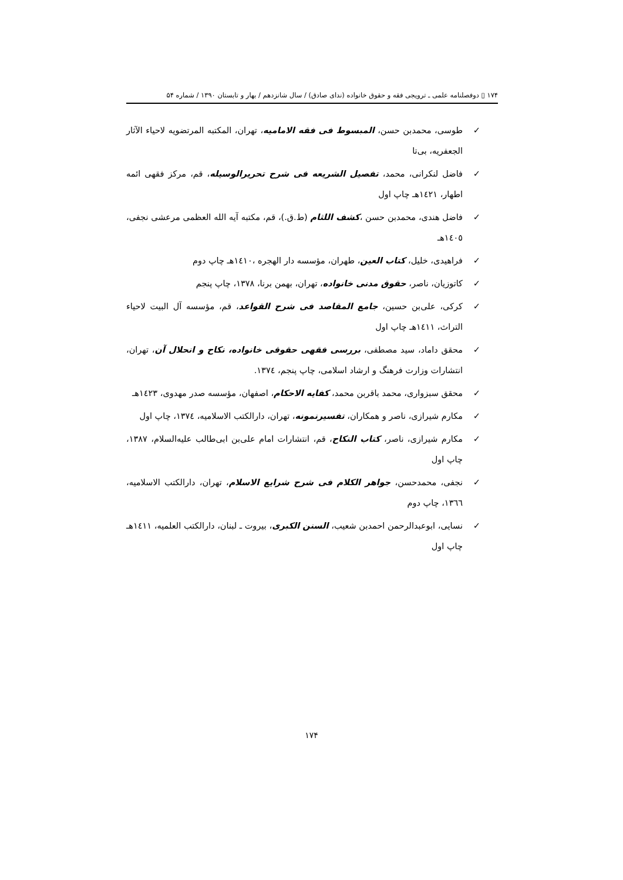۱۷۴ ▯ دوفصلنامه علمی ـ ترویجی فقه و حقوق خانواده (ندای صادق) / سال شانزدهم / بهار و تابستان ۱۳۹۰ / شماره ۵۴
✓ طوسی، محمدبن حسن، المبسوط فی فقه الامامیه، تهران، المکتبه المرتضویه لاحیاء الآثار الجعفریه، بی‌تا
✓ فاضل لنکرانی، محمد، تفصیل الشریعه فی شرح تحریرالوسیله، قم، مرکز فقهی ائمه اطهار، ١٤٢١هـ چاپ اول
✓ فاضل هندی، محمدبن حسن ،کشف اللثام (ط.ق.)، قم، مکتبه آیه الله العظمی مرعشی نجفی، ١٤٠٥هـ
✓ فراهیدی، خلیل، کتاب العین، طهران، مؤسسه دار الهجره ،١٤١٠هـ چاپ دوم
✓ کاتوزیان، ناصر، حقوق مدنی خانواده، تهران، بهمن برنا، ١٣٧٨، چاپ پنجم
✓ کرکی، علی‌بن حسین، جامع المقاصد فی شرح القواعد، قم، مؤسسه آل البیت لاحیاء التراث، ١٤١١هـ چاپ اول
✓ محقق داماد، سید مصطفی، بررسی فقهی حقوقی خانواده، نکاح و انحلال آن، تهران، انتشارات وزارت فرهنگ و ارشاد اسلامی، چاپ پنجم، ١٣٧٤.
✓ محقق سبزواری، محمد باقربن محمد، کفایه الاحکام، اصفهان، مؤسسه صدر مهدوی، ١٤٢٣هـ
✓ مکارم شیرازی، ناصر و همکاران، تفسیرنمونه، تهران، دارالکتب الاسلامیه، ١٣٧٤، چاپ اول
✓ مکارم شیرازی، ناصر، کتاب النکاح، قم، انتشارات امام علی‌بن ابی‌طالب علیه‌السلام، ١٣٨٧، چاپ اول
✓ نجفی، محمدحسن، جواهر الکلام فی شرح شرایع الاسلام، تهران، دارالکتب الاسلامیه، ١٣٦٦، چاپ دوم
✓ نسایی، ابوعبدالرحمن احمدبن شعیب، السنن الکبری، بیروت ـ لبنان، دارالکتب العلمیه، ١٤١١هـ چاپ اول
۱۷۴